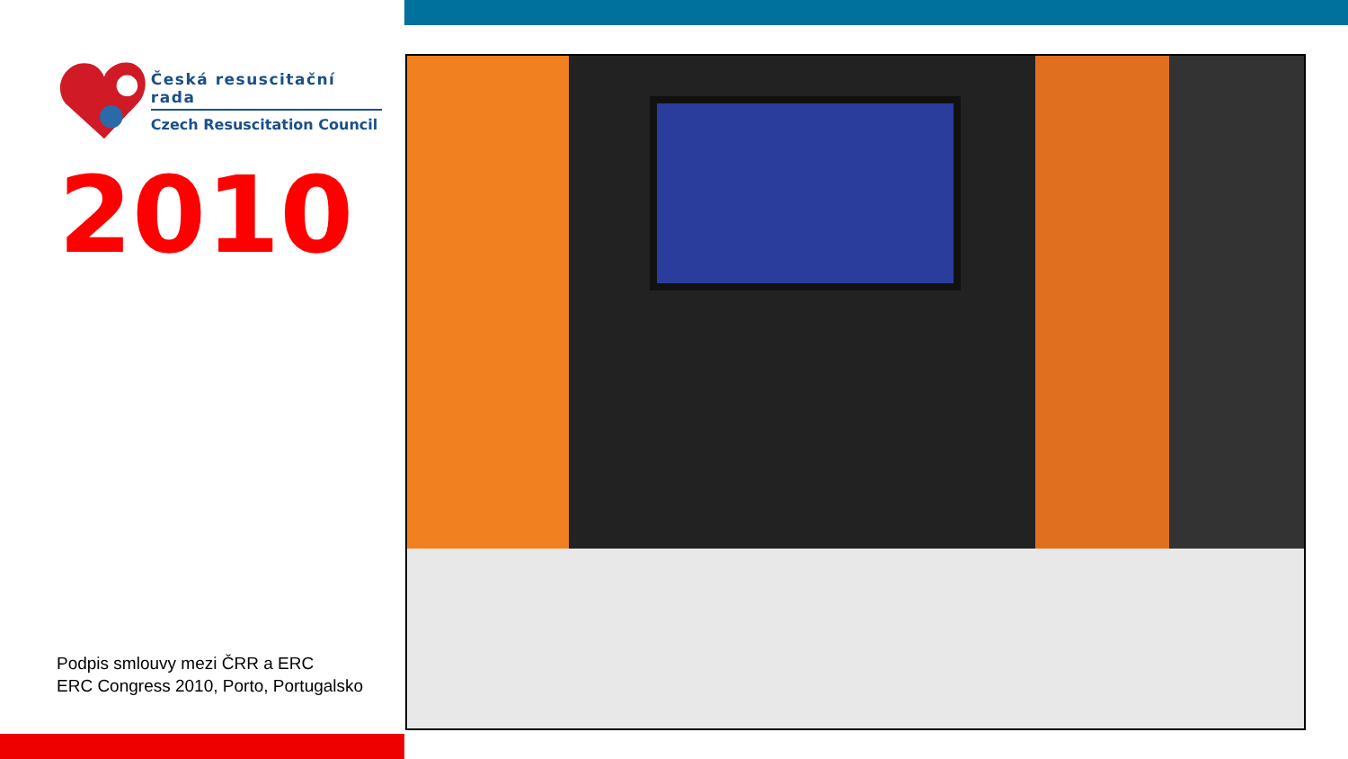Česká resuscitační rada
Czech Resuscitation Council
2010
Podpis smlouvy mezi ČRR a ERC
ERC Congress 2010, Porto, Portugalsko